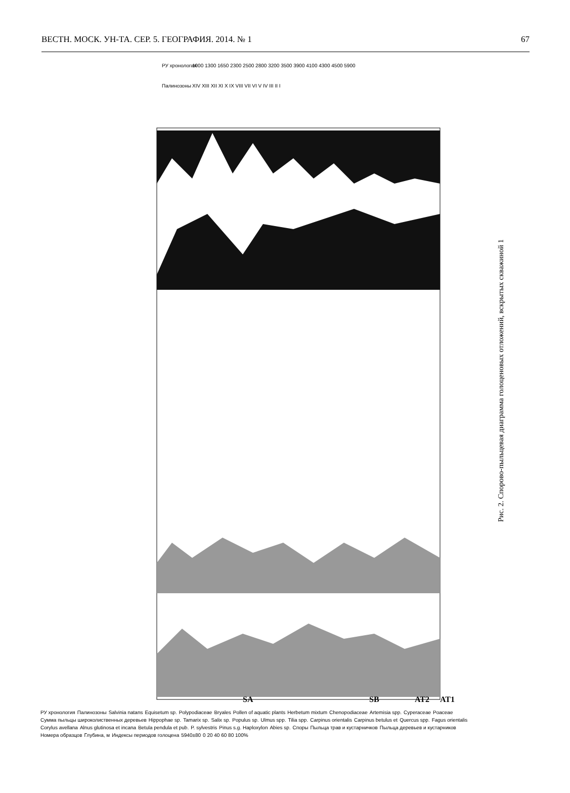ВЕСТН. МОСК. УН-ТА. СЕР. 5. ГЕОГРАФИЯ. 2014. № 1 67
РУ хронология
Палинозоны
1000 1300 1650 2300 2500 2800 3200 3500 3900 4100 4300 4500 5900
XIV XIII XII XI X IX VIII VII VI V IV III II I
SA
SB
AT2
AT1
Рис. 2. Спорово-пыльцевая диаграмма голоценовых отложений, вскрытых скважиной 1
РУ хронология Палинозоны Salvinia natans Equisetum sp. Polypodiaceae Bryales Pollen of aquatic plants Herbetum mixtum Chenopodiaceae Artemisia spp. Cyperaceae Poaceae Сумма пыльцы широколиственных деревьев Hippophae sp. Tamarix sp. Salix sp. Populus sp. Ulmus spp. Tilia spp. Carpinus orientalis Carpinus betulus et Quercus spp. Fagus orientalis Corylus avellana Alnus glutinosa et incana Betula pendula et pub. P. sylvestris Pinus s.g. Haploxylon Abies sp. Споры Пыльца трав и кустарничков Пыльца деревьев и кустарников Номера образцов Глубина, м Индексы периодов голоцена 5940±80 0 20 40 60 80 100%